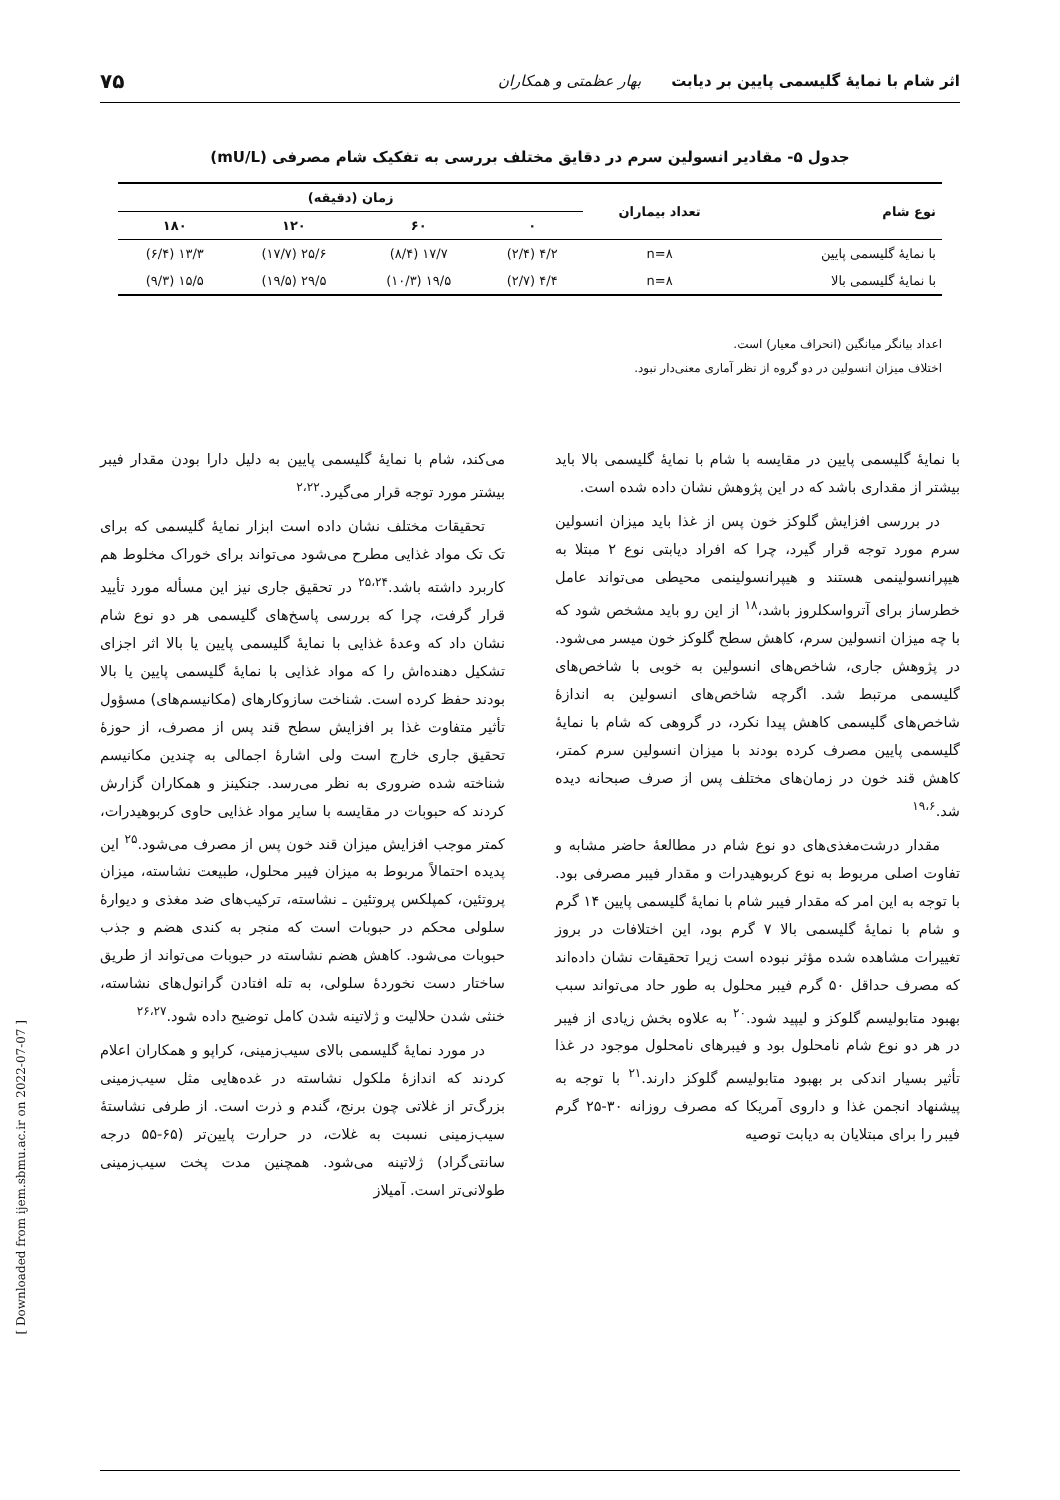اثر شام با نمایهٔ گلیسمی پایین بر دیابت بهار عظمتی و همکاران ۷۵
جدول ۵- مقادیر انسولین سرم در دقایق مختلف بررسی به تفکیک شام مصرفی (mU/L)
| نوع شام | تعداد بیماران | زمان (دقیقه) | | | |
| --- | --- | --- | --- | --- | --- |
| | | ۰ | ۶۰ | ۱۲۰ | ۱۸۰ |
| با نمایهٔ گلیسمی پایین | n=۸ | ۴/۲ (۲/۴) | ۱۷/۷ (۸/۴) | ۲۵/۶ (۱۷/۷) | ۱۳/۳ (۶/۴) |
| با نمایهٔ گلیسمی بالا | n=۸ | ۴/۴ (۲/۷) | ۱۹/۵ (۱۰/۳) | ۲۹/۵ (۱۹/۵) | ۱۵/۵ (۹/۳) |
اعداد بیانگر میانگین (انحراف معیار) است.
اختلاف میزان انسولین در دو گروه از نظر آماری معنی‌دار نبود.
با نمایهٔ گلیسمی پایین در مقایسه با شام با نمایهٔ گلیسمی بالا باید بیشتر از مقداری باشد که در این پژوهش نشان داده شده است.
در بررسی افزایش گلوکز خون پس از غذا باید میزان انسولین سرم مورد توجه قرار گیرد، چرا که افراد دیابتی نوع ۲ مبتلا به هیپرانسولینمی هستند و هیپرانسولینمی محیطی می‌تواند عامل خطرساز برای آترواسکلروز باشد،<sup>۱۸</sup> از این رو باید مشخص شود که با چه میزان انسولین سرم، کاهش سطح گلوکز خون میسر می‌شود. در پژوهش جاری، شاخص‌های انسولین به خوبی با شاخص‌های گلیسمی مرتبط شد. اگرچه شاخص‌های انسولین به اندازهٔ شاخص‌های گلیسمی کاهش پیدا نکرد، در گروهی که شام با نمایهٔ گلیسمی پایین مصرف کرده بودند با میزان انسولین سرم کمتر، کاهش قند خون در زمان‌های مختلف پس از صرف صبحانه دیده شد.<sup>۱۹،۶</sup>
مقدار درشت‌مغذی‌های دو نوع شام در مطالعهٔ حاضر مشابه و تفاوت اصلی مربوط به نوع کربوهیدرات و مقدار فیبر مصرفی بود. با توجه به این امر که مقدار فیبر شام با نمایهٔ گلیسمی پایین ۱۴ گرم و شام با نمایهٔ گلیسمی بالا ۷ گرم بود، این اختلافات در بروز تغییرات مشاهده شده مؤثر نبوده است زیرا تحقیقات نشان داده‌اند که مصرف حداقل ۵۰ گرم فیبر محلول به طور حاد می‌تواند سبب بهبود متابولیسم گلوکز و لیپید شود.<sup>۲۰</sup> به علاوه بخش زیادی از فیبر در هر دو نوع شام نامحلول بود و فیبرهای نامحلول موجود در غذا تأثیر بسیار اندکی بر بهبود متابولیسم گلوکز دارند.<sup>۲۱</sup> با توجه به پیشنهاد انجمن غذا و داروی آمریکا که مصرف روزانه ۳۰-۲۵ گرم فیبر را برای مبتلایان به دیابت توصیه
می‌کند، شام با نمایهٔ گلیسمی پایین به دلیل دارا بودن مقدار فیبر بیشتر مورد توجه قرار می‌گیرد.<sup>۲،۲۲</sup>
تحقیقات مختلف نشان داده است ابزار نمایهٔ گلیسمی که برای تک تک مواد غذایی مطرح می‌شود می‌تواند برای خوراک مخلوط هم کاربرد داشته باشد.<sup>۲۵،۲۴</sup> در تحقیق جاری نیز این مسأله مورد تأیید قرار گرفت، چرا که بررسی پاسخ‌های گلیسمی هر دو نوع شام نشان داد که وعدهٔ غذایی با نمایهٔ گلیسمی پایین یا بالا اثر اجزای تشکیل دهنده‌اش را که مواد غذایی با نمایهٔ گلیسمی پایین یا بالا بودند حفظ کرده است. شناخت سازوکارهای (مکانیسم‌های) مسؤول تأثیر متفاوت غذا بر افزایش سطح قند پس از مصرف، از حوزهٔ تحقیق جاری خارج است ولی اشارهٔ اجمالی به چندین مکانیسم شناخته شده ضروری به نظر می‌رسد. جنکینز و همکاران گزارش کردند که حبوبات در مقایسه با سایر مواد غذایی حاوی کربوهیدرات، کمتر موجب افزایش میزان قند خون پس از مصرف می‌شود.<sup>۲۵</sup> این پدیده احتمالاً مربوط به میزان فیبر محلول، طبیعت نشاسته، میزان پروتئین، کمپلکس پروتئین ـ نشاسته، ترکیب‌های ضد مغذی و دیوارهٔ سلولی محکم در حبوبات است که منجر به کندی هضم و جذب حبوبات می‌شود. کاهش هضم نشاسته در حبوبات می‌تواند از طریق ساختار دست نخوردهٔ سلولی، به تله افتادن گرانول‌های نشاسته، خنثی شدن حلالیت و ژلاتینه شدن کامل توضیح داده شود.<sup>۲۶،۲۷</sup>
در مورد نمایهٔ گلیسمی بالای سیب‌زمینی، کراپو و همکاران اعلام کردند که اندازهٔ ملکول نشاسته در غده‌هایی مثل سیب‌زمینی بزرگ‌تر از غلاتی چون برنج، گندم و ذرت است. از طرفی نشاستهٔ سیب‌زمینی نسبت به غلات، در حرارت پایین‌تر (۶۵-۵۵ درجه سانتی‌گراد) ژلاتینه می‌شود. همچنین مدت پخت سیب‌زمینی طولانی‌تر است. آمیلاز
[ Downloaded from ijem.sbmu.ac.ir on 2022-07-07 ]